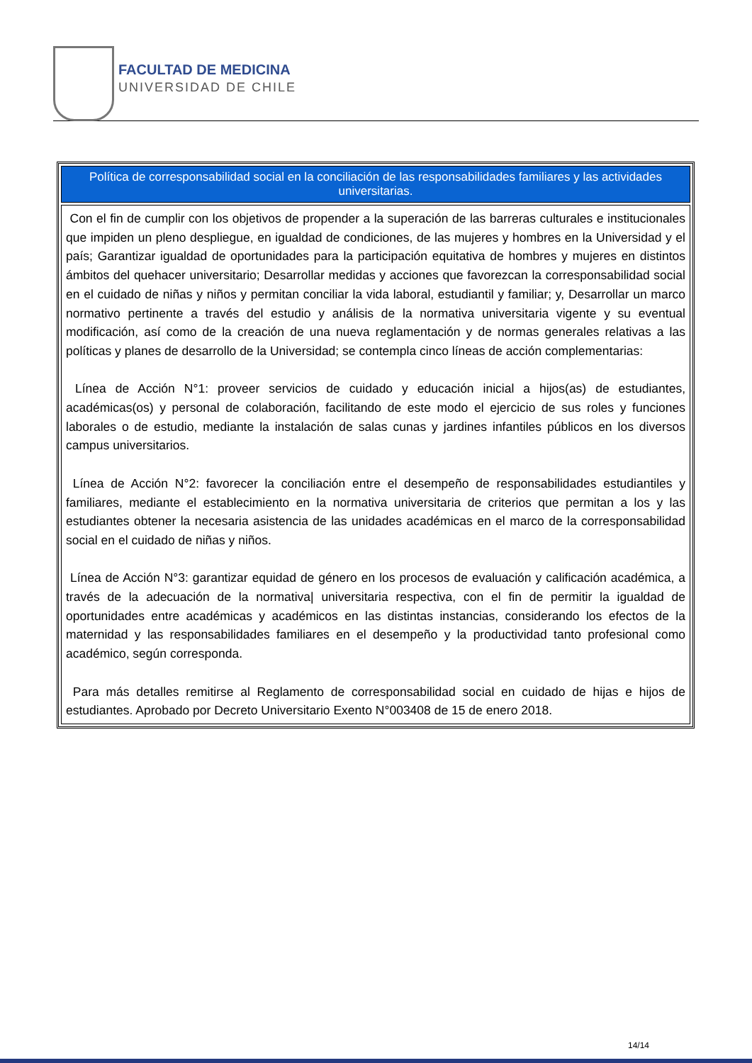FACULTAD DE MEDICINA
UNIVERSIDAD DE CHILE
| Política de corresponsabilidad social en la conciliación de las responsabilidades familiares y las actividades universitarias. |
| --- |
| Con el fin de cumplir con los objetivos de propender a la superación de las barreras culturales e institucionales que impiden un pleno despliegue, en igualdad de condiciones, de las mujeres y hombres en la Universidad y el país; Garantizar igualdad de oportunidades para la participación equitativa de hombres y mujeres en distintos ámbitos del quehacer universitario; Desarrollar medidas y acciones que favorezcan la corresponsabilidad social en el cuidado de niñas y niños y permitan conciliar la vida laboral, estudiantil y familiar; y, Desarrollar un marco normativo pertinente a través del estudio y análisis de la normativa universitaria vigente y su eventual modificación, así como de la creación de una nueva reglamentación y de normas generales relativas a las políticas y planes de desarrollo de la Universidad; se contempla cinco líneas de acción complementarias: Línea de Acción N°1: proveer servicios de cuidado y educación inicial a hijos(as) de estudiantes, académicas(os) y personal de colaboración, facilitando de este modo el ejercicio de sus roles y funciones laborales o de estudio, mediante la instalación de salas cunas y jardines infantiles públicos en los diversos campus universitarios. Línea de Acción N°2: favorecer la conciliación entre el desempeño de responsabilidades estudiantiles y familiares, mediante el establecimiento en la normativa universitaria de criterios que permitan a los y las estudiantes obtener la necesaria asistencia de las unidades académicas en el marco de la corresponsabilidad social en el cuidado de niñas y niños. Línea de Acción N°3: garantizar equidad de género en los procesos de evaluación y calificación académica, a través de la adecuación de la normativa/ universitaria respectiva, con el fin de permitir la igualdad de oportunidades entre académicas y académicos en las distintas instancias, considerando los efectos de la maternidad y las responsabilidades familiares en el desempeño y la productividad tanto profesional como académico, según corresponda. Para más detalles remitirse al Reglamento de corresponsabilidad social en cuidado de hijas e hijos de estudiantes. Aprobado por Decreto Universitario Exento N°003408 de 15 de enero 2018. |
14/14